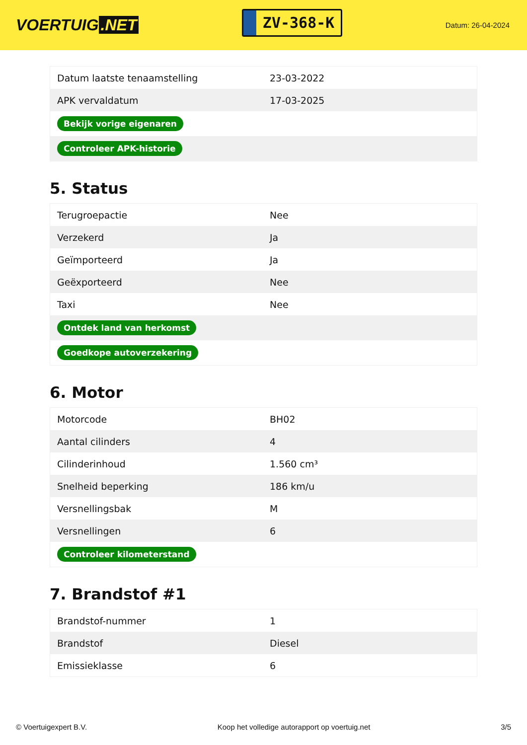VOERTUIG.NET
ZV-368-K
Datum: 26-04-2024
| Datum laatste tenaamstelling | 23-03-2022 |
| APK vervaldatum | 17-03-2025 |
| Bekijk vorige eigenaren | |
| Controleer APK-historie | |
5. Status
| Terugroepactie | Nee |
| Verzekerd | Ja |
| Geïmporteerd | Ja |
| Geëxporteerd | Nee |
| Taxi | Nee |
| Ontdek land van herkomst | |
| Goedkope autoverzekering | |
6. Motor
| Motorcode | BH02 |
| Aantal cilinders | 4 |
| Cilinderinhoud | 1.560 cm³ |
| Snelheid beperking | 186 km/u |
| Versnellingsbak | M |
| Versnellingen | 6 |
| Controleer kilometerstand | |
7. Brandstof #1
| Brandstof-nummer | 1 |
| Brandstof | Diesel |
| Emissieklasse | 6 |
© Voertuigexpert B.V. Koop het volledige autorapport op voertuig.net 3/5